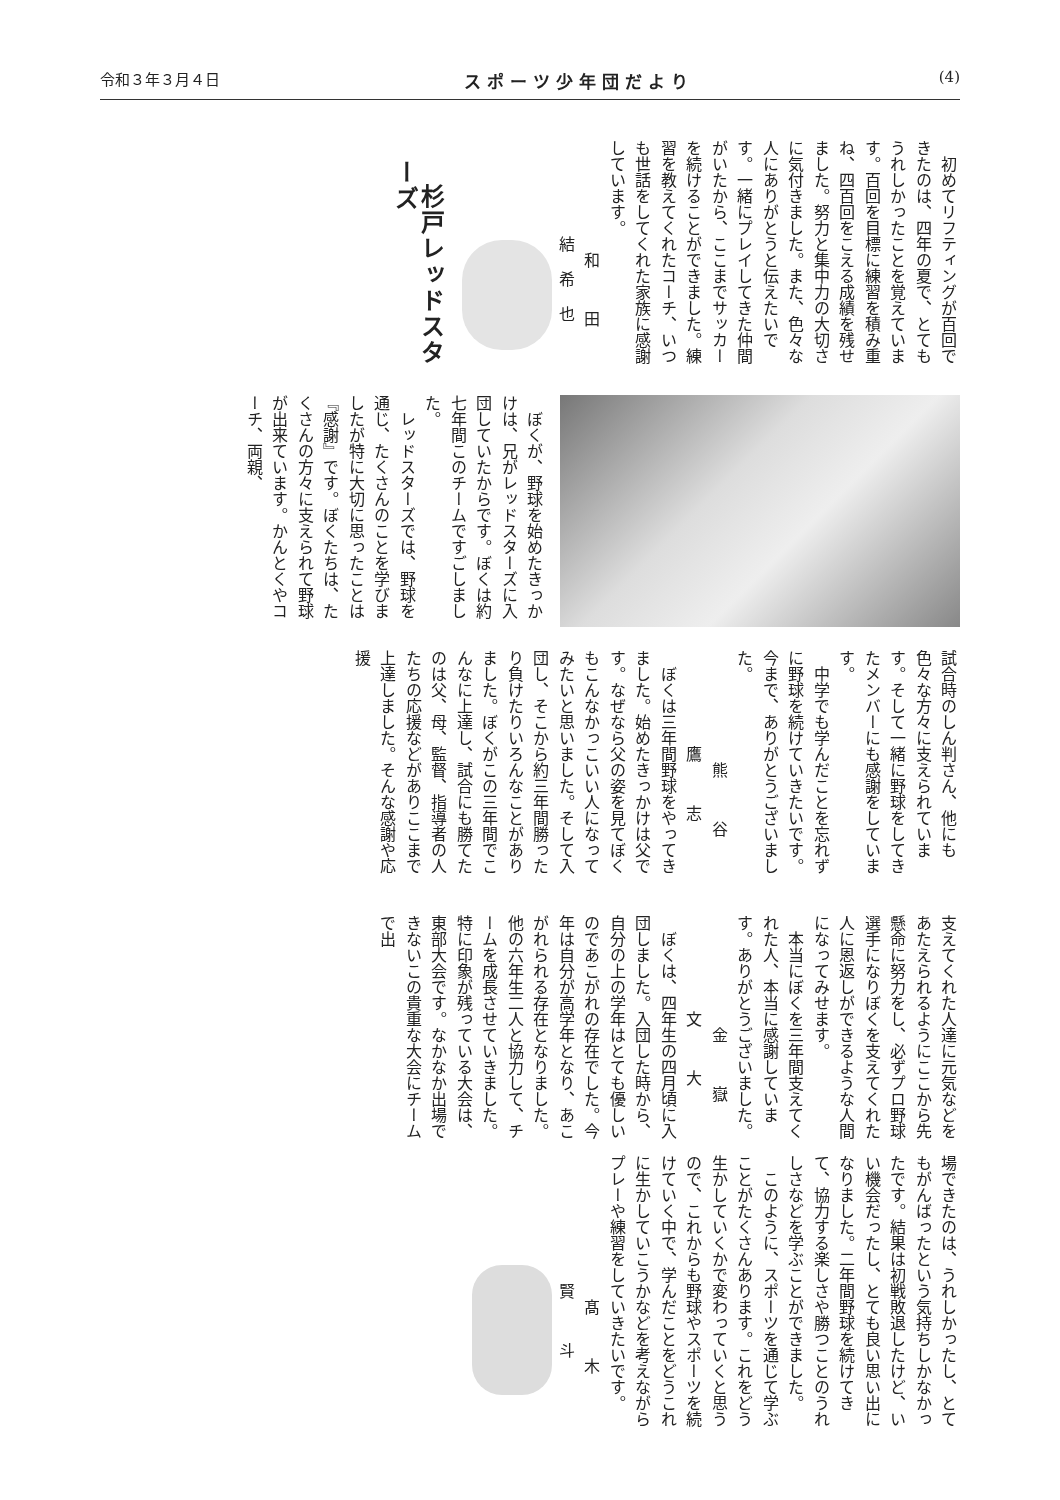令和３年３月４日 スポーツ少年団だより (4)
初めてリフティングが百回できたのは、四年の夏で、とてもうれしかったことを覚えています。百回を目標に練習を積み重ね、四百回をこえる成績を残せました。努力と集中力の大切さに気付きました。また、色々な人にありがとうと伝えたいです。一緒にプレイしてきた仲間がいたから、ここまでサッカーを続けることができました。練習を教えてくれたコーチ、いつも世話をしてくれた家族に感謝しています。
和 田 結希也
杉戸レッドスターズ
ぼくが、野球を始めたきっかけは、兄がレッドスターズに入団していたからです。ぼくは約七年間このチームですごしました。
レッドスターズでは、野球を通じ、たくさんのことを学びましたが特に大切に思ったことは『感謝』です。ぼくたちは、たくさんの方々に支えられて野球が出来ています。かんとくやコーチ、両親、
試合時のしん判さん、他にも色々な方々に支えられています。そして一緒に野球をしてきたメンバーにも感謝をしています。
中学でも学んだことを忘れずに野球を続けていきたいです。今まで、ありがとうございました。
熊 谷 鷹 志
ぼくは三年間野球をやってきました。始めたきっかけは父です。なぜなら父の姿を見てぼくもこんなかっこいい人になってみたいと思いました。そして入団し、そこから約三年間勝ったり負けたりいろんなことがありました。ぼくがこの三年間でこんなに上達し、試合にも勝てたのは父、母、監督、指導者の人たちの応援などがありここまで上達しました。そんな感謝や応援
支えてくれた人達に元気などをあたえられるようにここから先懸命に努力をし、必ずプロ野球選手になりぼくを支えてくれた人に恩返しができるような人間になってみせます。
本当にぼくを三年間支えてくれた人、本当に感謝しています。ありがとうございました。
金 嶽 文 大
ぼくは、四年生の四月頃に入団しました。入団した時から、自分の上の学年はとても優しいのであこがれの存在でした。今年は自分が高学年となり、あこがれられる存在となりました。他の六年生二人と協力して、チームを成長させていきました。特に印象が残っている大会は、東部大会です。なかなか出場できないこの貴重な大会にチームで出
場できたのは、うれしかったし、とてもがんばったという気持ちしかなかったです。結果は初戦敗退したけど、いい機会だったし、とても良い思い出になりました。二年間野球を続けてきて、協力する楽しさや勝つことのうれしさなどを学ぶことができました。
このように、スポーツを通じて学ぶことがたくさんあります。これをどう生かしていくかで変わっていくと思うので、これからも野球やスポーツを続けていく中で、学んだことをどうこれに生かしていこうかなどを考えながらプレーや練習をしていきたいです。
髙 木 賢 斗